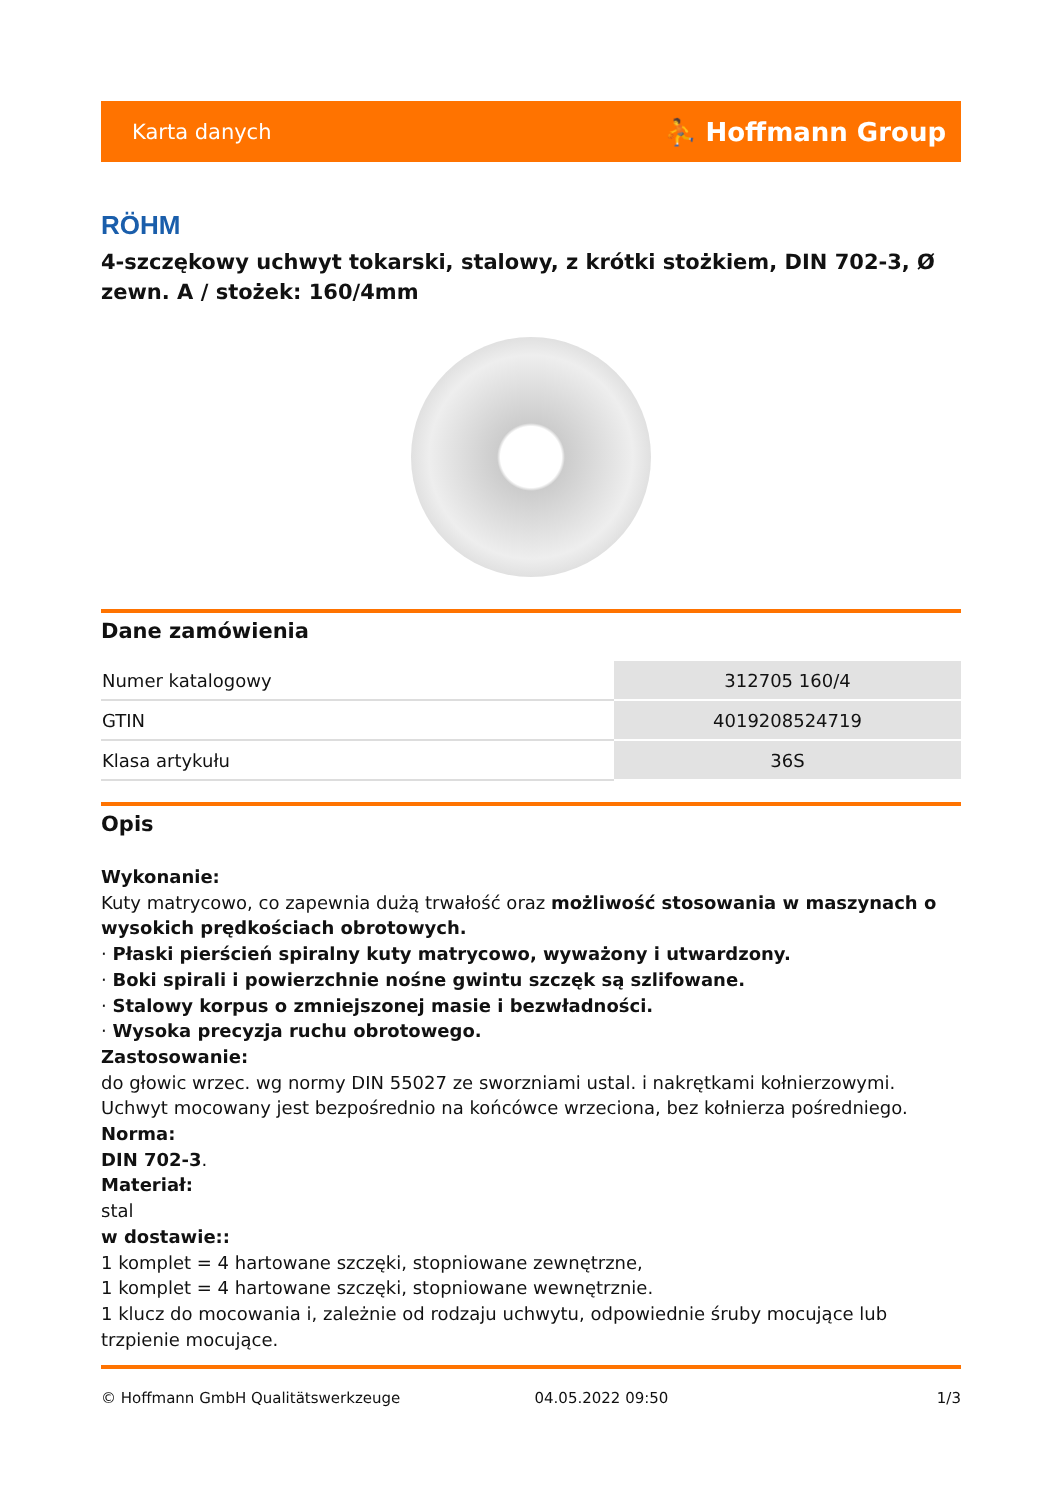Karta danych ⛹ Hoffmann Group
RÖHM
4-szczękowy uchwyt tokarski, stalowy, z krótki stożkiem, DIN 702-3, Ø zewn. A / stożek: 160/4mm
Dane zamówienia
| Numer katalogowy | 312705 160/4 |
| GTIN | 4019208524719 |
| Klasa artykułu | 36S |
Opis
Wykonanie:
Kuty matrycowo, co zapewnia dużą trwałość oraz możliwość stosowania w maszynach o wysokich prędkościach obrotowych.
· Płaski pierścień spiralny kuty matrycowo, wyważony i utwardzony.
· Boki spirali i powierzchnie nośne gwintu szczęk są szlifowane.
· Stalowy korpus o zmniejszonej masie i bezwładności.
· Wysoka precyzja ruchu obrotowego.
Zastosowanie:
do głowic wrzec. wg normy DIN 55027 ze sworzniami ustal. i nakrętkami kołnierzowymi. Uchwyt mocowany jest bezpośrednio na końcówce wrzeciona, bez kołnierza pośredniego.
Norma:
DIN 702-3.
Materiał:
stal
w dostawie::
1 komplet = 4 hartowane szczęki, stopniowane zewnętrzne,
1 komplet = 4 hartowane szczęki, stopniowane wewnętrznie.
1 klucz do mocowania i, zależnie od rodzaju uchwytu, odpowiednie śruby mocujące lub trzpienie mocujące.
© Hoffmann GmbH Qualitätswerkzeuge 04.05.2022 09:50 1/3